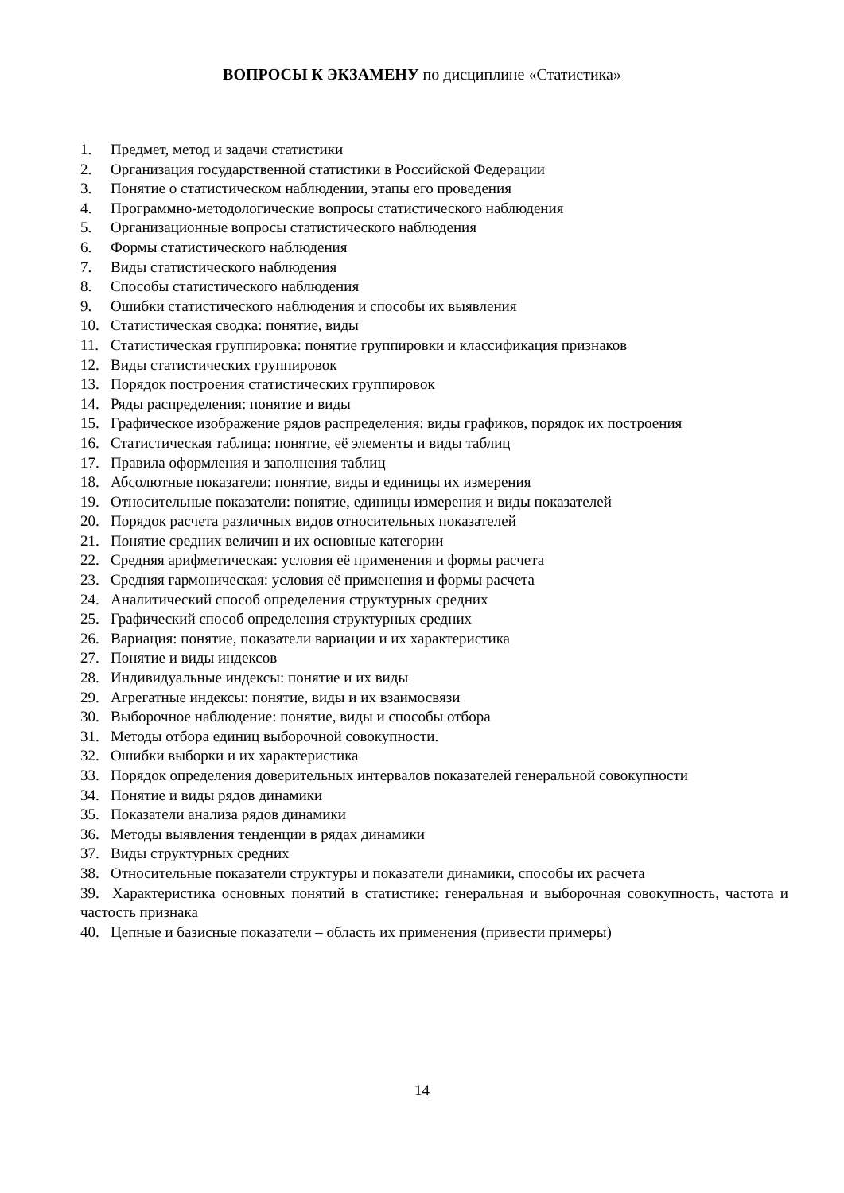ВОПРОСЫ К ЭКЗАМЕНУ по дисциплине «Статистика»
1. Предмет, метод и задачи статистики
2. Организация государственной статистики в Российской Федерации
3. Понятие о статистическом наблюдении, этапы его проведения
4. Программно-методологические вопросы статистического наблюдения
5. Организационные вопросы статистического наблюдения
6. Формы статистического наблюдения
7. Виды статистического наблюдения
8. Способы статистического наблюдения
9. Ошибки статистического наблюдения и способы их выявления
10. Статистическая сводка: понятие, виды
11. Статистическая группировка: понятие группировки и классификация признаков
12. Виды статистических группировок
13. Порядок построения статистических группировок
14. Ряды распределения: понятие и виды
15. Графическое изображение рядов распределения: виды графиков, порядок их построения
16. Статистическая таблица: понятие, её элементы и виды таблиц
17. Правила оформления и заполнения таблиц
18. Абсолютные показатели: понятие, виды и единицы их измерения
19. Относительные показатели: понятие, единицы измерения и виды показателей
20. Порядок расчета различных видов относительных показателей
21. Понятие средних величин и их основные категории
22. Средняя арифметическая: условия её применения и формы расчета
23. Средняя гармоническая: условия её применения и формы расчета
24. Аналитический способ определения структурных средних
25. Графический способ определения структурных средних
26. Вариация: понятие, показатели вариации и их характеристика
27. Понятие и виды индексов
28. Индивидуальные индексы: понятие и их виды
29. Агрегатные индексы: понятие, виды и их взаимосвязи
30. Выборочное наблюдение: понятие, виды и способы отбора
31. Методы отбора единиц выборочной совокупности.
32. Ошибки выборки и их характеристика
33. Порядок определения доверительных интервалов показателей генеральной совокупности
34. Понятие и виды рядов динамики
35. Показатели анализа рядов динамики
36. Методы выявления тенденции в рядах динамики
37. Виды структурных средних
38. Относительные показатели структуры и показатели динамики, способы их расчета
39. Характеристика основных понятий в статистике: генеральная и выборочная совокупность, частота и частость признака
40. Цепные и базисные показатели – область их применения (привести примеры)
14